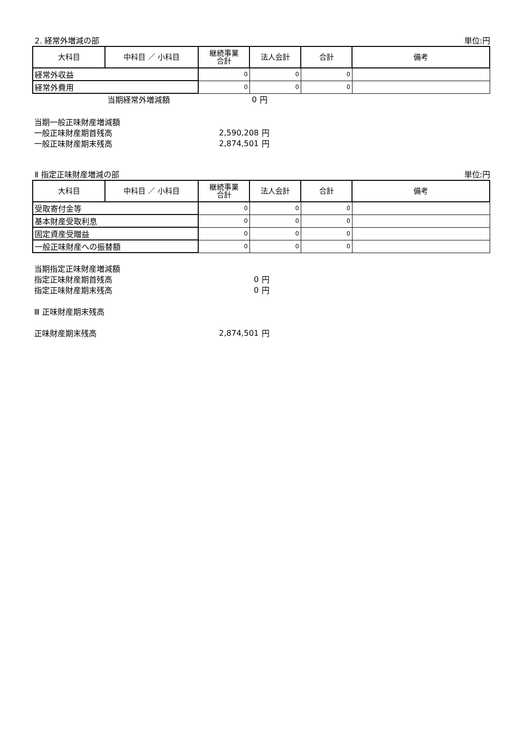2. 経常外増減の部 単位:円
| 大科目 | 中科目 ／ 小科目 | 継続事業 合計 | 法人会計 | 合計 | 備考 |
| --- | --- | --- | --- | --- | --- |
| 経常外収益 | | 0 | 0 | 0 | |
| 経常外費用 | | 0 | 0 | 0 | |
当期経常外増減額 0 円
当期一般正味財産増減額
一般正味財産期首残高 2,590,208 円
一般正味財産期末残高 2,874,501 円
Ⅱ 指定正味財産増減の部 単位:円
| 大科目 | 中科目 ／ 小科目 | 継続事業 合計 | 法人会計 | 合計 | 備考 |
| --- | --- | --- | --- | --- | --- |
| 受取寄付金等 | | 0 | 0 | 0 | |
| 基本財産受取利息 | | 0 | 0 | 0 | |
| 固定資産受贈益 | | 0 | 0 | 0 | |
| 一般正味財産への振替額 | | 0 | 0 | 0 | |
当期指定正味財産増減額
指定正味財産期首残高 0 円
指定正味財産期末残高 0 円
Ⅲ 正味財産期末残高
正味財産期末残高 2,874,501 円